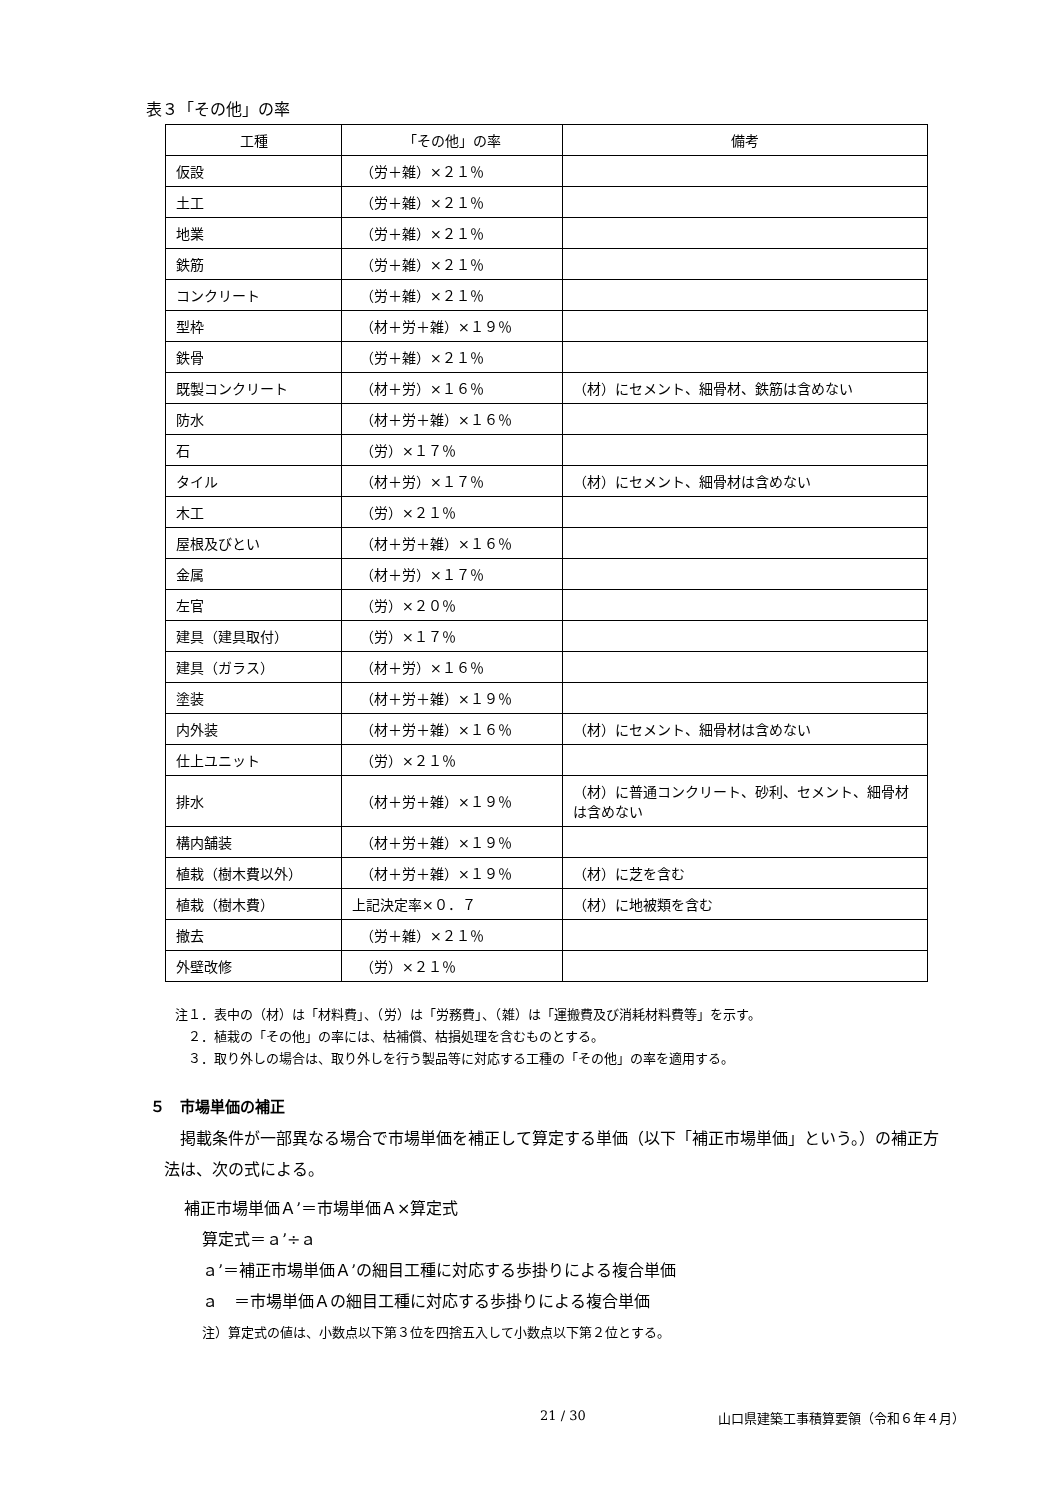表３「その他」の率
| 工種 | 「その他」の率 | 備考 |
| --- | --- | --- |
| 仮設 | （労＋雑）×２１％ | |
| 土工 | （労＋雑）×２１％ | |
| 地業 | （労＋雑）×２１％ | |
| 鉄筋 | （労＋雑）×２１％ | |
| コンクリート | （労＋雑）×２１％ | |
| 型枠 | （材＋労＋雑）×１９％ | |
| 鉄骨 | （労＋雑）×２１％ | |
| 既製コンクリート | （材＋労）×１６％ | （材）にセメント、細骨材、鉄筋は含めない |
| 防水 | （材＋労＋雑）×１６％ | |
| 石 | （労）×１７％ | |
| タイル | （材＋労）×１７％ | （材）にセメント、細骨材は含めない |
| 木工 | （労）×２１％ | |
| 屋根及びとい | （材＋労＋雑）×１６％ | |
| 金属 | （材＋労）×１７％ | |
| 左官 | （労）×２０％ | |
| 建具（建具取付） | （労）×１７％ | |
| 建具（ガラス） | （材＋労）×１６％ | |
| 塗装 | （材＋労＋雑）×１９％ | |
| 内外装 | （材＋労＋雑）×１６％ | （材）にセメント、細骨材は含めない |
| 仕上ユニット | （労）×２１％ | |
| 排水 | （材＋労＋雑）×１９％ | （材）に普通コンクリート、砂利、セメント、細骨材は含めない |
| 構内舗装 | （材＋労＋雑）×１９％ | |
| 植栽（樹木費以外） | （材＋労＋雑）×１９％ | （材）に芝を含む |
| 植栽（樹木費） | 上記決定率×０．７ | （材）に地被類を含む |
| 撤去 | （労＋雑）×２１％ | |
| 外壁改修 | （労）×２１％ | |
注１．表中の（材）は「材料費」、（労）は「労務費」、（雑）は「運搬費及び消耗材料費等」を示す。
　２．植栽の「その他」の率には、枯補償、枯損処理を含むものとする。
　３．取り外しの場合は、取り外しを行う製品等に対応する工種の「その他」の率を適用する。
５　市場単価の補正
掲載条件が一部異なる場合で市場単価を補正して算定する単価（以下「補正市場単価」という。）の補正方法は、次の式による。
補正市場単価Ａ’＝市場単価Ａ×算定式
算定式＝ａ’÷ａ
ａ’＝補正市場単価Ａ’の細目工種に対応する歩掛りによる複合単価
ａ　＝市場単価Ａの細目工種に対応する歩掛りによる複合単価
注）算定式の値は、小数点以下第３位を四捨五入して小数点以下第２位とする。
21 / 30
山口県建築工事積算要領（令和６年４月）